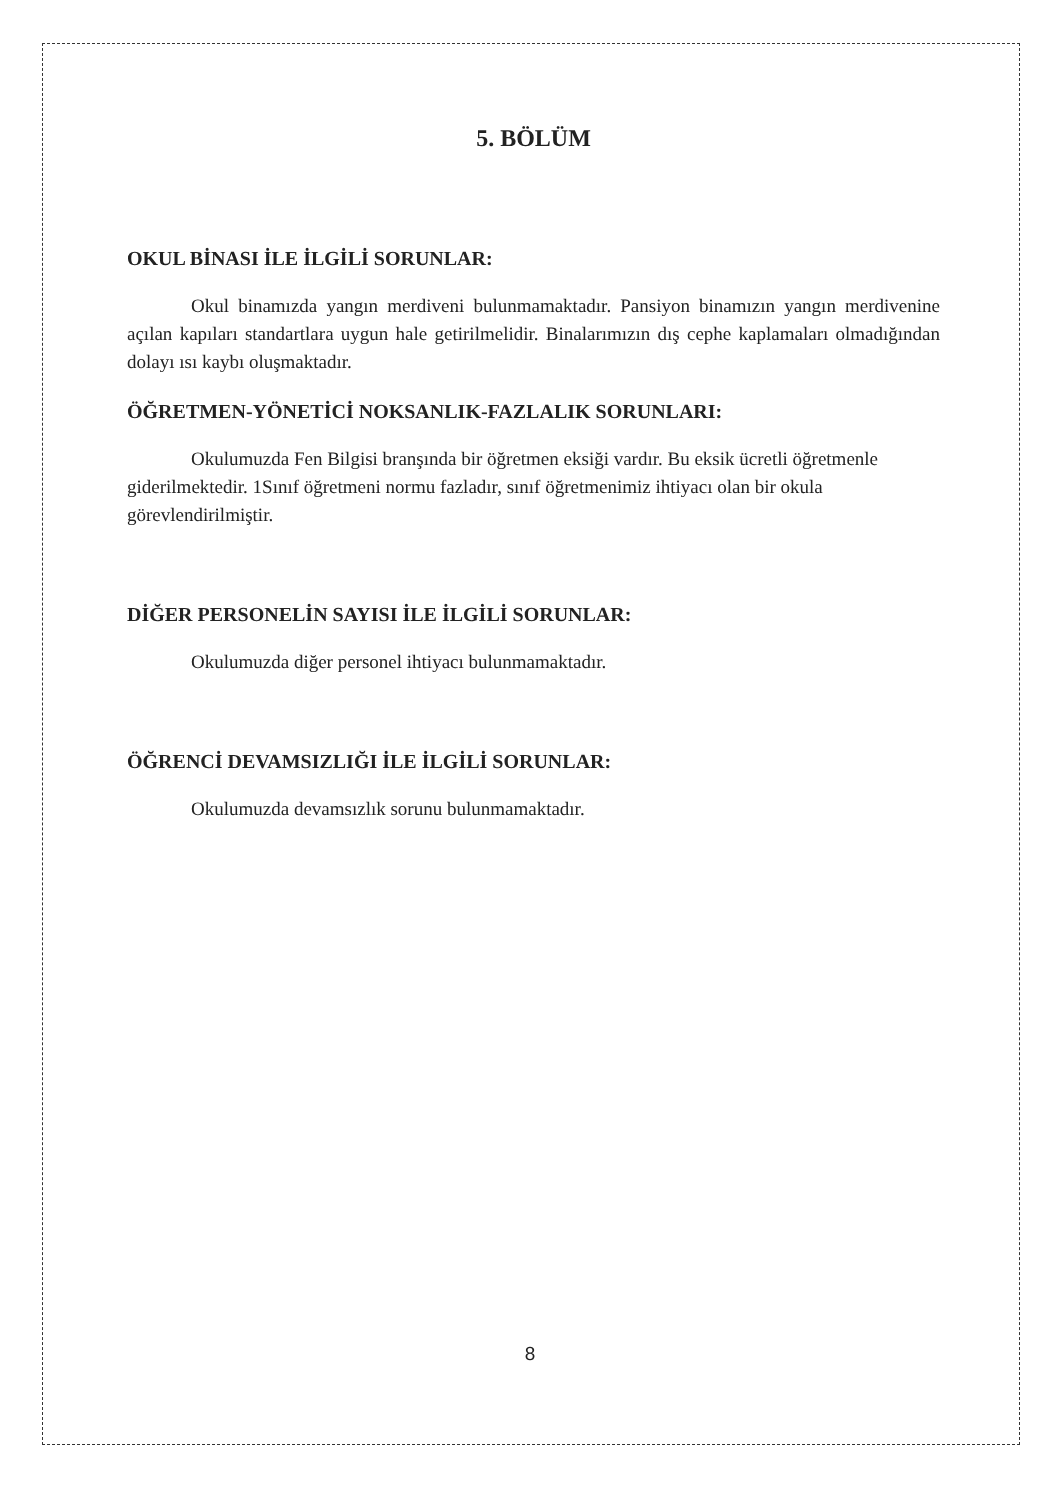5. BÖLÜM
OKUL BİNASI İLE İLGİLİ SORUNLAR:
Okul binamızda yangın merdiveni bulunmamaktadır. Pansiyon binamızın yangın merdivenine açılan kapıları standartlara uygun hale getirilmelidir. Binalarımızın dış cephe kaplamaları olmadığından dolayı ısı kaybı oluşmaktadır.
ÖĞRETMEN-YÖNETİCİ NOKSANLIK-FAZLALIK SORUNLARI:
Okulumuzda Fen Bilgisi branşında bir öğretmen eksiği vardır. Bu eksik ücretli öğretmenle giderilmektedir. 1Sınıf öğretmeni normu fazladır, sınıf öğretmenimiz ihtiyacı olan bir okula görevlendirilmiştir.
DİĞER PERSONELİN SAYISI İLE İLGİLİ SORUNLAR:
Okulumuzda diğer personel ihtiyacı bulunmamaktadır.
ÖĞRENCİ DEVAMSIZLIĞI İLE İLGİLİ SORUNLAR:
Okulumuzda devamsızlık sorunu bulunmamaktadır.
8